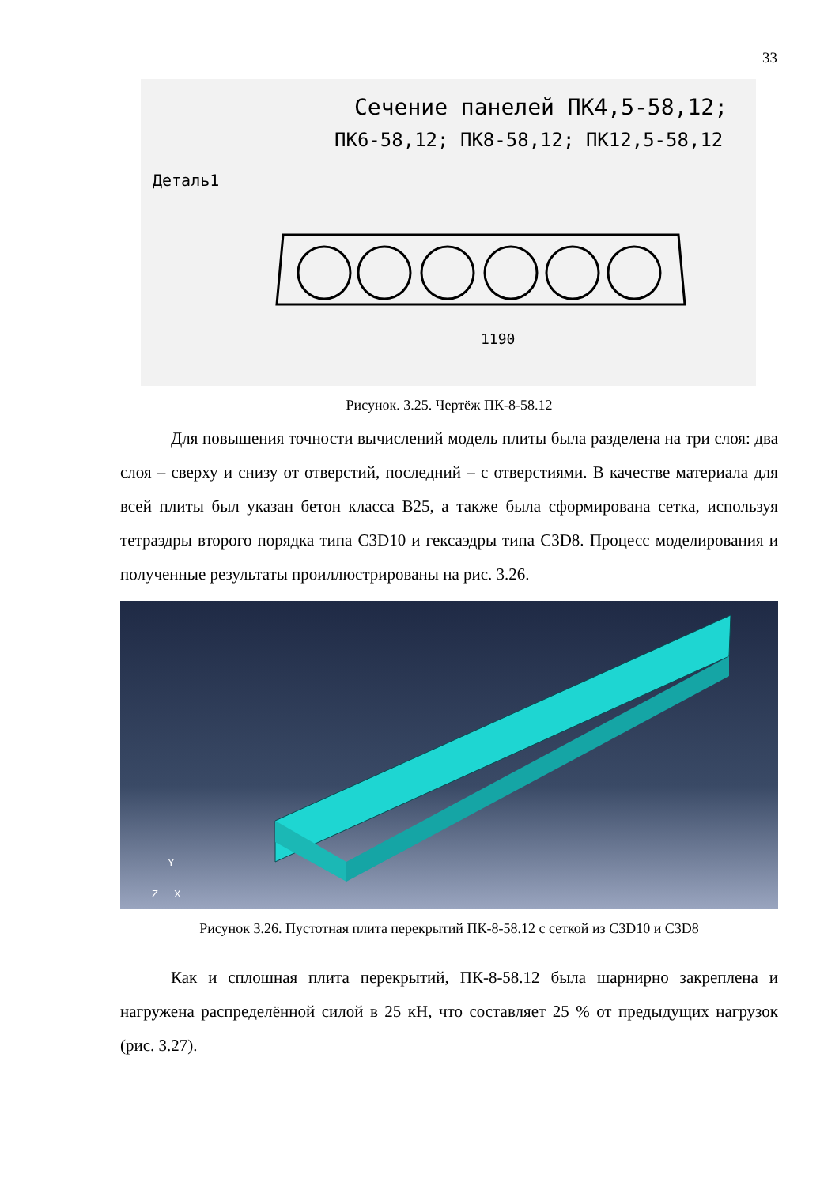33
Сечение панелей ПК4,5-58,12;
ПК6-58,12; ПК8-58,12; ПК12,5-58,12
Деталь1
1190
Рисунок. 3.25. Чертёж ПК-8-58.12
Для повышения точности вычислений модель плиты была разделена на три слоя: два слоя – сверху и снизу от отверстий, последний – с отверстиями. В качестве материала для всей плиты был указан бетон класса B25, а также была сформирована сетка, используя тетраэдры второго порядка типа C3D10 и гексаэдры типа C3D8. Процесс моделирования и полученные результаты проиллюстрированы на рис. 3.26.
Z
Y
X
Рисунок 3.26. Пустотная плита перекрытий ПК-8-58.12 с сеткой из C3D10 и C3D8
Как и сплошная плита перекрытий, ПК-8-58.12 была шарнирно закреплена и нагружена распределённой силой в 25 кН, что составляет 25 % от предыдущих нагрузок (рис. 3.27).